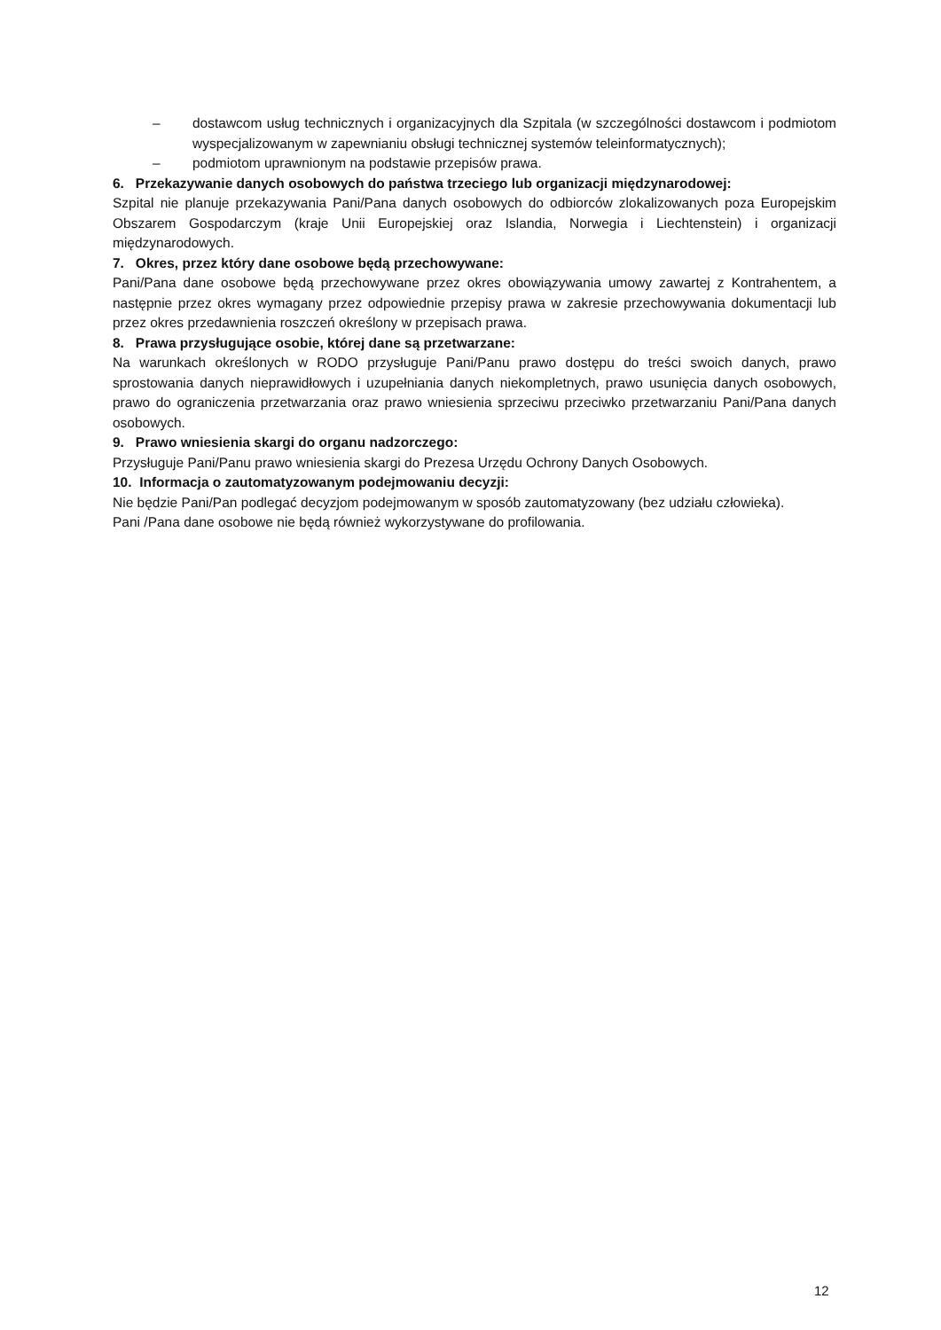– dostawcom usług technicznych i organizacyjnych dla Szpitala (w szczególności dostawcom i podmiotom wyspecjalizowanym w zapewnianiu obsługi technicznej systemów teleinformatycznych);
– podmiotom uprawnionym na podstawie przepisów prawa.
6. Przekazywanie danych osobowych do państwa trzeciego lub organizacji międzynarodowej:
Szpital nie planuje przekazywania Pani/Pana danych osobowych do odbiorców zlokalizowanych poza Europejskim Obszarem Gospodarczym (kraje Unii Europejskiej oraz Islandia, Norwegia i Liechtenstein) i organizacji międzynarodowych.
7. Okres, przez który dane osobowe będą przechowywane:
Pani/Pana dane osobowe będą przechowywane przez okres obowiązywania umowy zawartej z Kontrahentem, a następnie przez okres wymagany przez odpowiednie przepisy prawa w zakresie przechowywania dokumentacji lub przez okres przedawnienia roszczeń określony w przepisach prawa.
8. Prawa przysługujące osobie, której dane są przetwarzane:
Na warunkach określonych w RODO przysługuje Pani/Panu prawo dostępu do treści swoich danych, prawo sprostowania danych nieprawidłowych i uzupełniania danych niekompletnych, prawo usunięcia danych osobowych, prawo do ograniczenia przetwarzania oraz prawo wniesienia sprzeciwu przeciwko przetwarzaniu Pani/Pana danych osobowych.
9. Prawo wniesienia skargi do organu nadzorczego:
Przysługuje Pani/Panu prawo wniesienia skargi do Prezesa Urzędu Ochrony Danych Osobowych.
10. Informacja o zautomatyzowanym podejmowaniu decyzji:
Nie będzie Pani/Pan podlegać decyzjom podejmowanym w sposób zautomatyzowany (bez udziału człowieka).
Pani /Pana dane osobowe nie będą również wykorzystywane do profilowania.
12